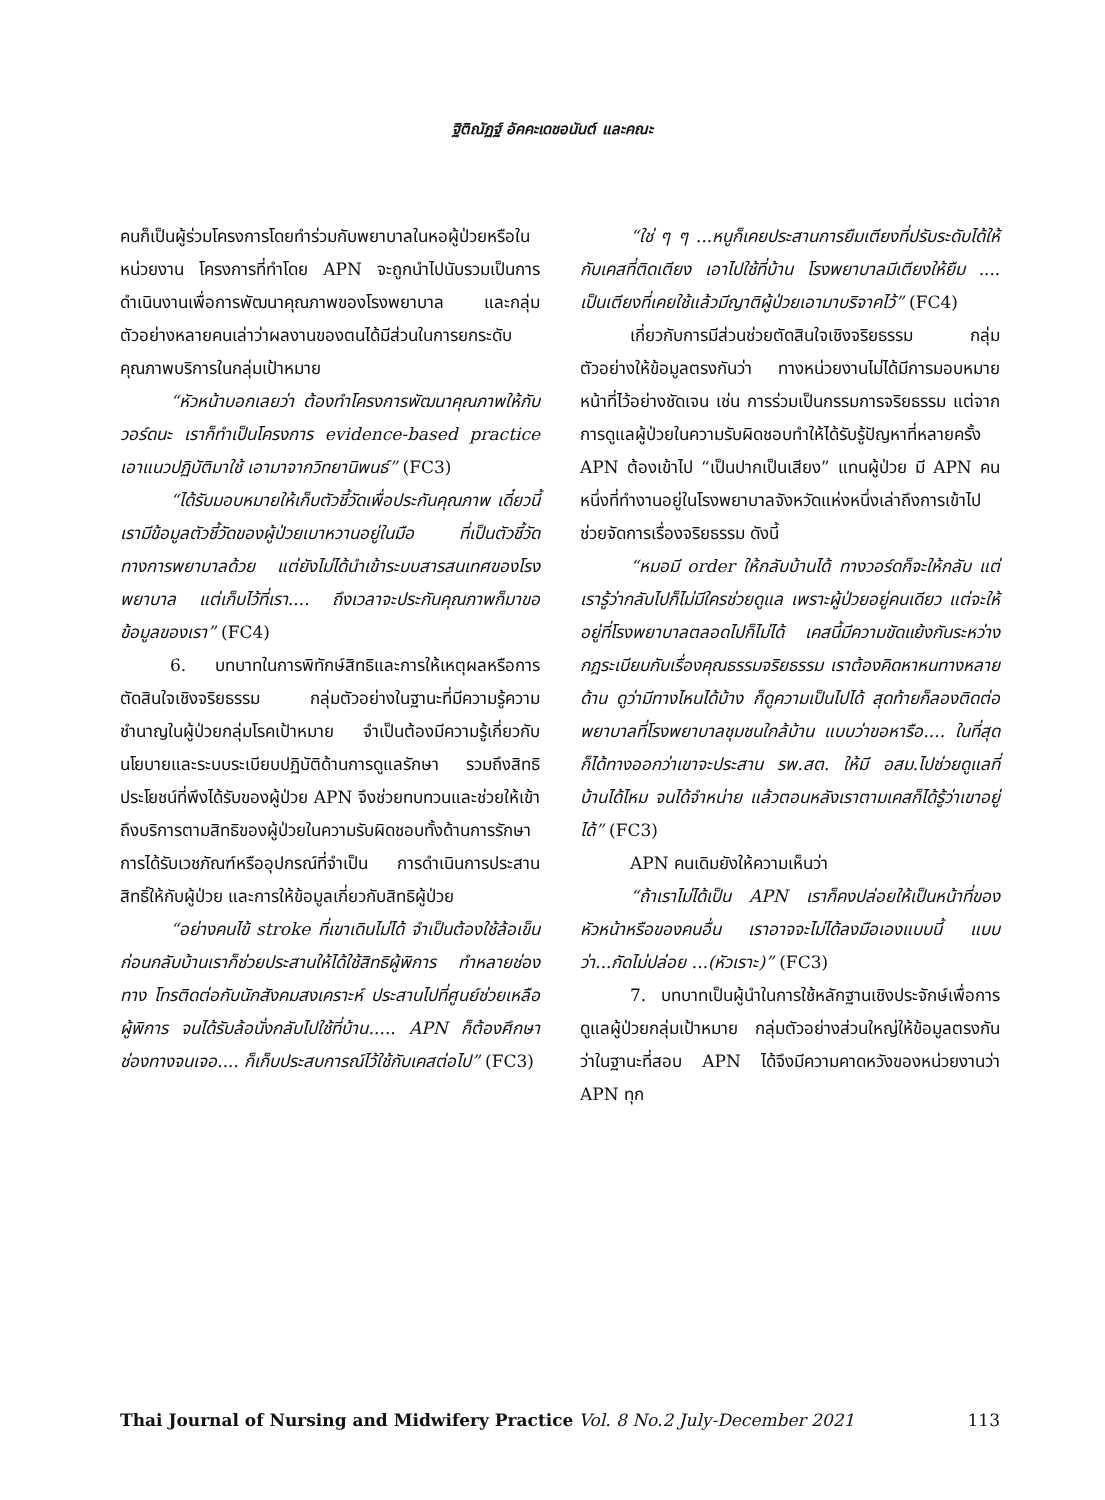ฐิติณัฏฐ์ อัคคะเดชอนันต์ และคณะ
คนก็เป็นผู้ร่วมโครงการโดยทำร่วมกับพยาบาลในหอผู้ป่วยหรือในหน่วยงาน โครงการที่ทำโดย APN จะถูกนำไปนับรวมเป็นการดำเนินงานเพื่อการพัฒนาคุณภาพของโรงพยาบาล และกลุ่มตัวอย่างหลายคนเล่าว่าผลงานของตนได้มีส่วนในการยกระดับคุณภาพบริการในกลุ่มเป้าหมาย
“หัวหน้าบอกเลยว่า ต้องทำโครงการพัฒนาคุณภาพให้กับวอร์ดนะ เราก็ทำเป็นโครงการ evidence-based practice เอาแนวปฏิบัติมาใช้ เอามาจากวิทยานิพนธ์” (FC3)
“ได้รับมอบหมายให้เก็บตัวชี้วัดเพื่อประกันคุณภาพ เดี๋ยวนี้เรามีข้อมูลตัวชี้วัดของผู้ป่วยเบาหวานอยู่ในมือ ที่เป็นตัวชี้วัดทางการพยาบาลด้วย แต่ยังไม่ได้นำเข้าระบบสารสนเทศของโรงพยาบาล แต่เก็บไว้ที่เรา.... ถึงเวลาจะประกันคุณภาพก็มาขอข้อมูลของเรา” (FC4)
6. บทบาทในการพิทักษ์สิทธิและการให้เหตุผลหรือการตัดสินใจเชิงจริยธรรม กลุ่มตัวอย่างในฐานะที่มีความรู้ความชำนาญในผู้ป่วยกลุ่มโรคเป้าหมาย จำเป็นต้องมีความรู้เกี่ยวกับนโยบายและระบบระเบียบปฏิบัติด้านการดูแลรักษา รวมถึงสิทธิประโยชน์ที่พึงได้รับของผู้ป่วย APN จึงช่วยทบทวนและช่วยให้เข้าถึงบริการตามสิทธิของผู้ป่วยในความรับผิดชอบทั้งด้านการรักษา การได้รับเวชภัณฑ์หรืออุปกรณ์ที่จำเป็น การดำเนินการประสานสิทธิ์ให้กับผู้ป่วย และการให้ข้อมูลเกี่ยวกับสิทธิผู้ป่วย
“อย่างคนไข้ stroke ที่เขาเดินไม่ได้ จำเป็นต้องใช้ล้อเข็น ก่อนกลับบ้านเราก็ช่วยประสานให้ได้ใช้สิทธิผู้พิการ ทำหลายช่องทาง โทรติดต่อกับนักสังคมสงเคราะห์ ประสานไปที่ศูนย์ช่วยเหลือผู้พิการ จนได้รับล้อนั่งกลับไปใช้ที่บ้าน..... APN ก็ต้องศึกษาช่องทางจนเจอ.... ก็เก็บประสบการณ์ไว้ใช้กับเคสต่อไป” (FC3)
“ใช่ ๆ ๆ ...หนูก็เคยประสานการยืมเตียงที่ปรับระดับได้ให้กับเคสที่ติดเตียง เอาไปใช้ที่บ้าน โรงพยาบาลมีเตียงให้ยืม .... เป็นเตียงที่เคยใช้แล้วมีญาติผู้ป่วยเอามาบริจาคไว้” (FC4)
เกี่ยวกับการมีส่วนช่วยตัดสินใจเชิงจริยธรรม กลุ่มตัวอย่างให้ข้อมูลตรงกันว่า ทางหน่วยงานไม่ได้มีการมอบหมายหน้าที่ไว้อย่างชัดเจน เช่น การร่วมเป็นกรรมการจริยธรรม แต่จากการดูแลผู้ป่วยในความรับผิดชอบทำให้ได้รับรู้ปัญหาที่หลายครั้ง APN ต้องเข้าไป “เป็นปากเป็นเสียง” แทนผู้ป่วย มี APN คนหนึ่งที่ทำงานอยู่ในโรงพยาบาลจังหวัดแห่งหนึ่งเล่าถึงการเข้าไปช่วยจัดการเรื่องจริยธรรม ดังนี้
“หมอมี order ให้กลับบ้านได้ ทางวอร์ดก็จะให้กลับ แต่เรารู้ว่ากลับไปก็ไม่มีใครช่วยดูแล เพราะผู้ป่วยอยู่คนเดียว แต่จะให้อยู่ที่โรงพยาบาลตลอดไปก็ไม่ได้ เคสนี้มีความขัดแย้งกันระหว่างกฎระเบียบกับเรื่องคุณธรรมจริยธรรม เราต้องคิดหาหนทางหลายด้าน ดูว่ามีทางไหนได้บ้าง ก็ดูความเป็นไปได้ สุดท้ายก็ลองติดต่อพยาบาลที่โรงพยาบาลชุมชนใกล้บ้าน แบบว่าขอหารือ.... ในที่สุดก็ได้ทางออกว่าเขาจะประสาน รพ.สต. ให้มี อสม.ไปช่วยดูแลที่บ้านได้ไหม จนได้จำหน่าย แล้วตอนหลังเราตามเคสก็ได้รู้ว่าเขาอยู่ได้” (FC3)
APN คนเดิมยังให้ความเห็นว่า
“ถ้าเราไม่ได้เป็น APN เราก็คงปล่อยให้เป็นหน้าที่ของหัวหน้าหรือของคนอื่น เราอาจจะไม่ได้ลงมือเองแบบนี้ แบบว่า...กัดไม่ปล่อย ...(หัวเราะ)” (FC3)
7. บทบาทเป็นผู้นำในการใช้หลักฐานเชิงประจักษ์เพื่อการดูแลผู้ป่วยกลุ่มเป้าหมาย กลุ่มตัวอย่างส่วนใหญ่ให้ข้อมูลตรงกันว่าในฐานะที่สอบ APN ได้จึงมีความคาดหวังของหน่วยงานว่า APN ทุก
Thai Journal of Nursing and Midwifery Practice Vol. 8 No.2 July-December 2021 113